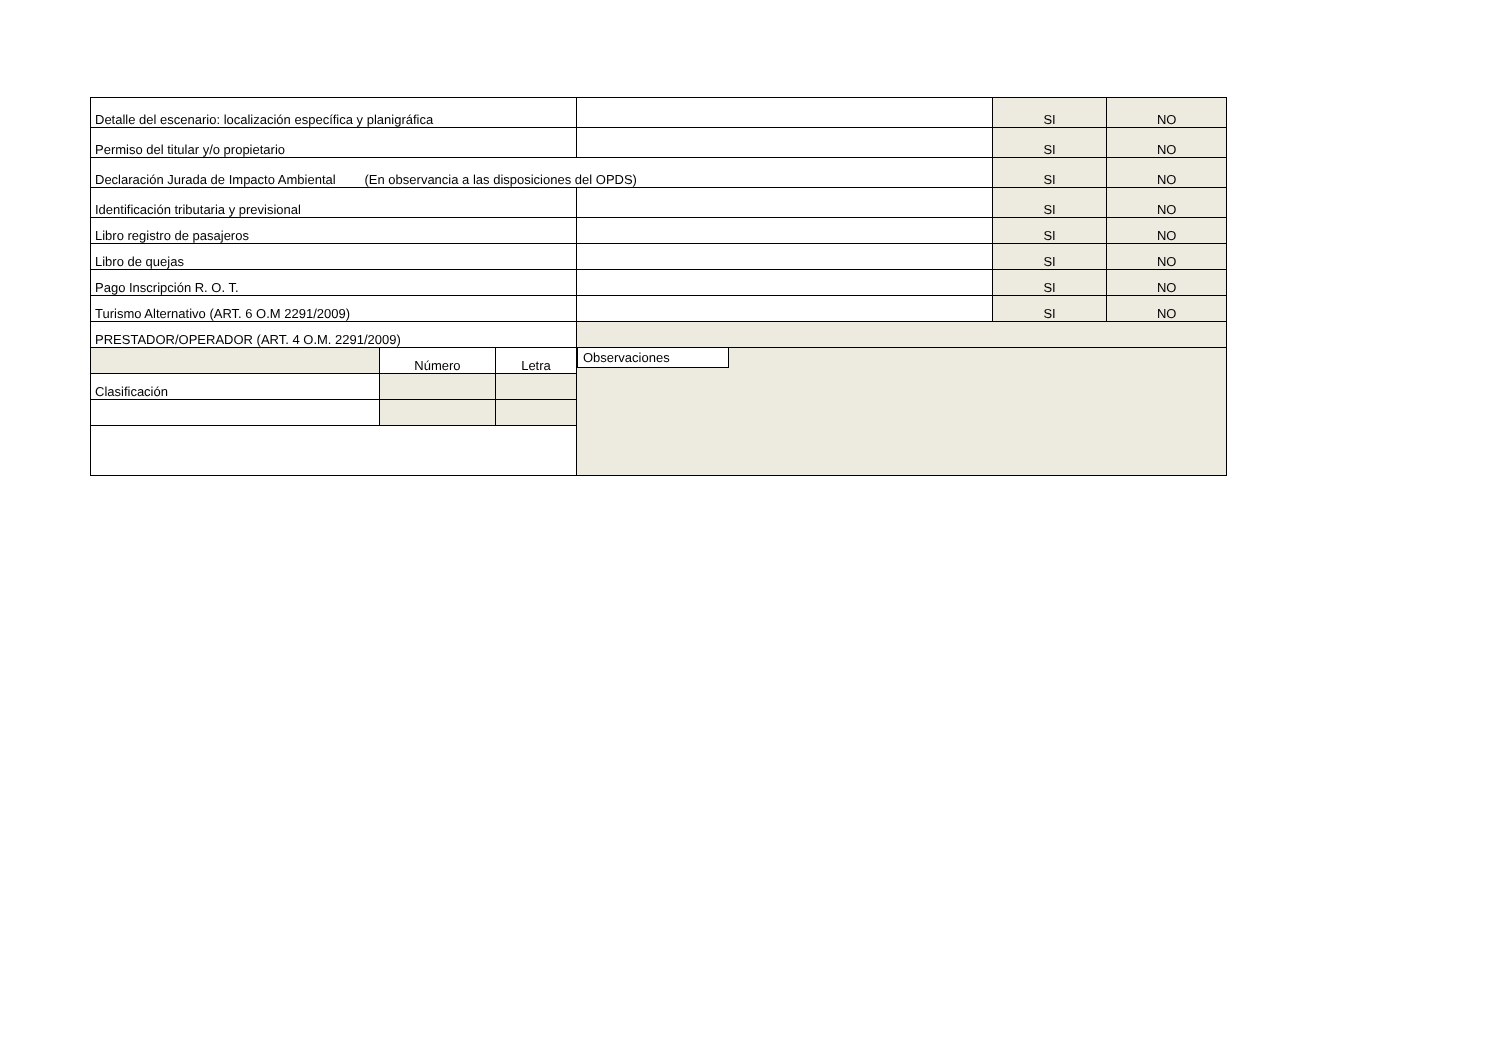| Detalle del escenario: localización específica y planigráfica | | | | SI | NO |
| Permiso del titular y/o propietario | | | | SI | NO |
| Declaración Jurada de Impacto Ambiental (En observancia a las disposiciones del OPDS) | | | | SI | NO |
| Identificación tributaria y previsional | | | | SI | NO |
| Libro registro de pasajeros | | | | SI | NO |
| Libro de quejas | | | | SI | NO |
| Pago Inscripción R. O. T. | | | | SI | NO |
| Turismo Alternativo (ART. 6 O.M 2291/2009) | | | | SI | NO |
| PRESTADOR/OPERADOR (ART. 4 O.M. 2291/2009) | | | | | |
| | Número | Letra | Observaciones | | |
| Clasificación | | | | | |